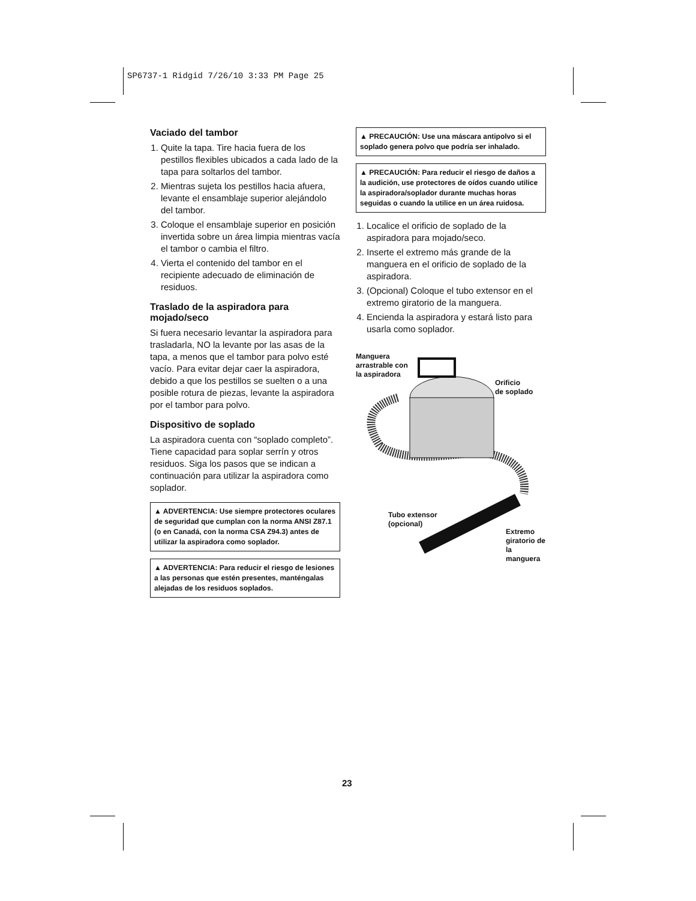SP6737-1 Ridgid 7/26/10 3:33 PM Page 25
Vaciado del tambor
1. Quite la tapa. Tire hacia fuera de los pestillos flexibles ubicados a cada lado de la tapa para soltarlos del tambor.
2. Mientras sujeta los pestillos hacia afuera, levante el ensamblaje superior alejándolo del tambor.
3. Coloque el ensamblaje superior en posición invertida sobre un área limpia mientras vacía el tambor o cambia el filtro.
4. Vierta el contenido del tambor en el recipiente adecuado de eliminación de residuos.
Traslado de la aspiradora para mojado/seco
Si fuera necesario levantar la aspiradora para trasladarla, NO la levante por las asas de la tapa, a menos que el tambor para polvo esté vacío. Para evitar dejar caer la aspiradora, debido a que los pestillos se suelten o a una posible rotura de piezas, levante la aspiradora por el tambor para polvo.
Dispositivo de soplado
La aspiradora cuenta con “soplado completo”. Tiene capacidad para soplar serrín y otros residuos. Siga los pasos que se indican a continuación para utilizar la aspiradora como soplador.
▲ ADVERTENCIA: Use siempre protectores oculares de seguridad que cumplan con la norma ANSI Z87.1 (o en Canadá, con la norma CSA Z94.3) antes de utilizar la aspiradora como soplador.
▲ ADVERTENCIA: Para reducir el riesgo de lesiones a las personas que estén presentes, manténgalas alejadas de los residuos soplados.
▲ PRECAUCIÓN: Use una máscara antipolvo si el soplado genera polvo que podría ser inhalado.
▲ PRECAUCIÓN: Para reducir el riesgo de daños a la audición, use protectores de oídos cuando utilice la aspiradora/soplador durante muchas horas seguidas o cuando la utilice en un área ruidosa.
1. Localice el orificio de soplado de la aspiradora para mojado/seco.
2. Inserte el extremo más grande de la manguera en el orificio de soplado de la aspiradora.
3. (Opcional) Coloque el tubo extensor en el extremo giratorio de la manguera.
4. Encienda la aspiradora y estará listo para usarla como soplador.
Manguera
arrastrable con
la aspiradora
Orificio
de soplado
Tubo extensor
(opcional)
Extremo
giratorio de
la manguera
23